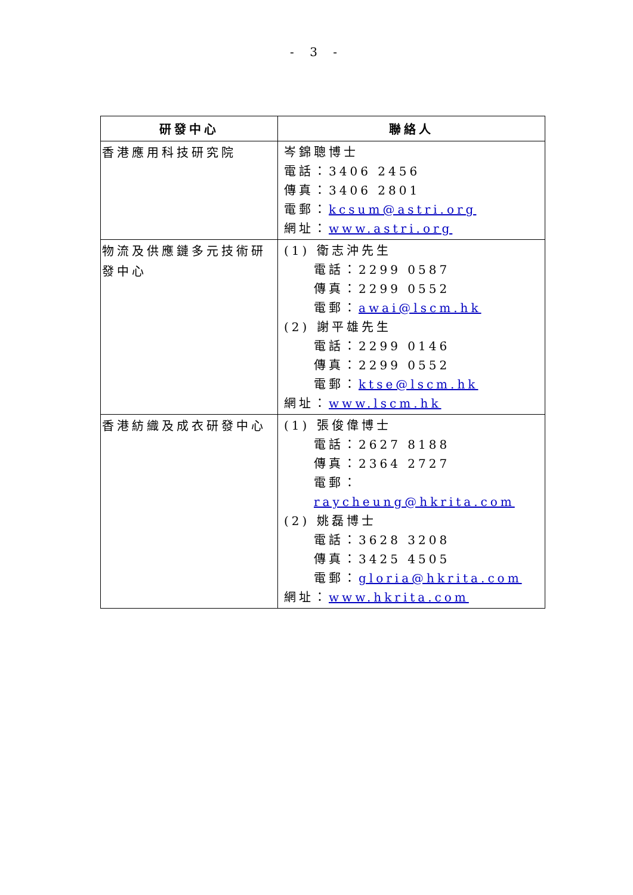- 3 -
| 研發中心 | 聯絡人 |
| --- | --- |
| 香港應用科技研究院 | 岑錦聰博士 電話：3406 2456 傳真：3406 2801 電郵： kcsum@astri.org 網址： www.astri.org |
| 物流及供應鏈多元技術研發中心 | (1) 衛志沖先生 電話：2299 0587 傳真：2299 0552 電郵： awai@lscm.hk (2) 謝平雄先生 電話：2299 0146 傳真：2299 0552 電郵： ktse@lscm.hk 網址： www.lscm.hk |
| 香港紡織及成衣研發中心 | (1) 張俊偉博士 電話：2627 8188 傳真：2364 2727 電郵： raycheung@hkrita.com (2) 姚磊博士 電話：3628 3208 傳真：3425 4505 電郵： gloria@hkrita.com 網址： www.hkrita.com |